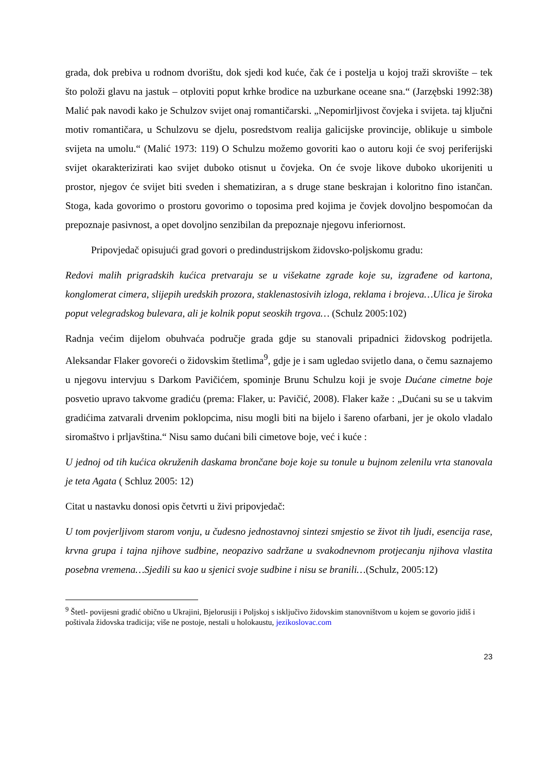grada, dok prebiva u rodnom dvorištu, dok sjedi kod kuće, čak će i postelja u kojoj traži skrovište – tek što položi glavu na jastuk – otploviti poput krhke brodice na uzburkane oceane sna.“ (Jarzębski 1992:38) Malić pak navodi kako je Schulzov svijet onaj romantičarski. „Nepomirljivost čovjeka i svijeta. taj ključni motiv romantičara, u Schulzovu se djelu, posredstvom realija galicijske provincije, oblikuje u simbole svijeta na umolu.“ (Malić 1973: 119) O Schulzu možemo govoriti kao o autoru koji će svoj periferijski svijet okarakterizirati kao svijet duboko otisnut u čovjeka. On će svoje likove duboko ukorijeniti u prostor, njegov će svijet biti sveden i shematiziran, a s druge stane beskrajan i koloritno fino istančan. Stoga, kada govorimo o prostoru govorimo o toposima pred kojima je čovjek dovoljno bespomoćan da prepoznaje pasivnost, a opet dovoljno senzibilan da prepoznaje njegovu inferiornost.
Pripovjedač opisujući grad govori o predindustrijskom židovsko-poljskomu gradu:
Redovi malih prigradskih kućica pretvaraju se u višekatne zgrade koje su, izgrađene od kartona, konglomerat cimera, slijepih uredskih prozora, staklenastosivih izloga, reklama i brojeva…Ulica je široka poput velegradskog bulevara, ali je kolnik poput seoskih trgova… (Schulz 2005:102)
Radnja većim dijelom obuhvaća područje grada gdje su stanovali pripadnici židovskog podrijetla. Aleksandar Flaker govoreći o židovskim štetlima<sup>9</sup>, gdje je i sam ugledao svijetlo dana, o čemu saznajemo u njegovu intervjuu s Darkom Pavičićem, spominje Brunu Schulzu koji je svoje Dućane cimetne boje posvetio upravo takvome gradiću (prema: Flaker, u: Pavičić, 2008). Flaker kaže : „Dućani su se u takvim gradićima zatvarali drvenim poklopcima, nisu mogli biti na bijelo i šareno ofarbani, jer je okolo vladalo siromaštvo i prljavština.“ Nisu samo dućani bili cimetove boje, već i kuće :
U jednoj od tih kućica okruženih daskama brončane boje koje su tonule u bujnom zelenilu vrta stanovala je teta Agata ( Schluz 2005: 12)
Citat u nastavku donosi opis četvrti u živi pripovjedač:
U tom povjerljivom starom vonju, u čudesno jednostavnoj sintezi smjestio se život tih ljudi, esencija rase, krvna grupa i tajna njihove sudbine, neopazivo sadržane u svakodnevnom protjecanju njihova vlastita posebna vremena…Sjedili su kao u sjenici svoje sudbine i nisu se branili…(Schulz, 2005:12)
<sup>9</sup> Štetl- povijesni gradić obično u Ukrajini, Bjelorusiji i Poljskoj s isključivo židovskim stanovništvom u kojem se govorio jidiš i poštivala židovska tradicija; više ne postoje, nestali u holokaustu, jezikoslovac.com
23